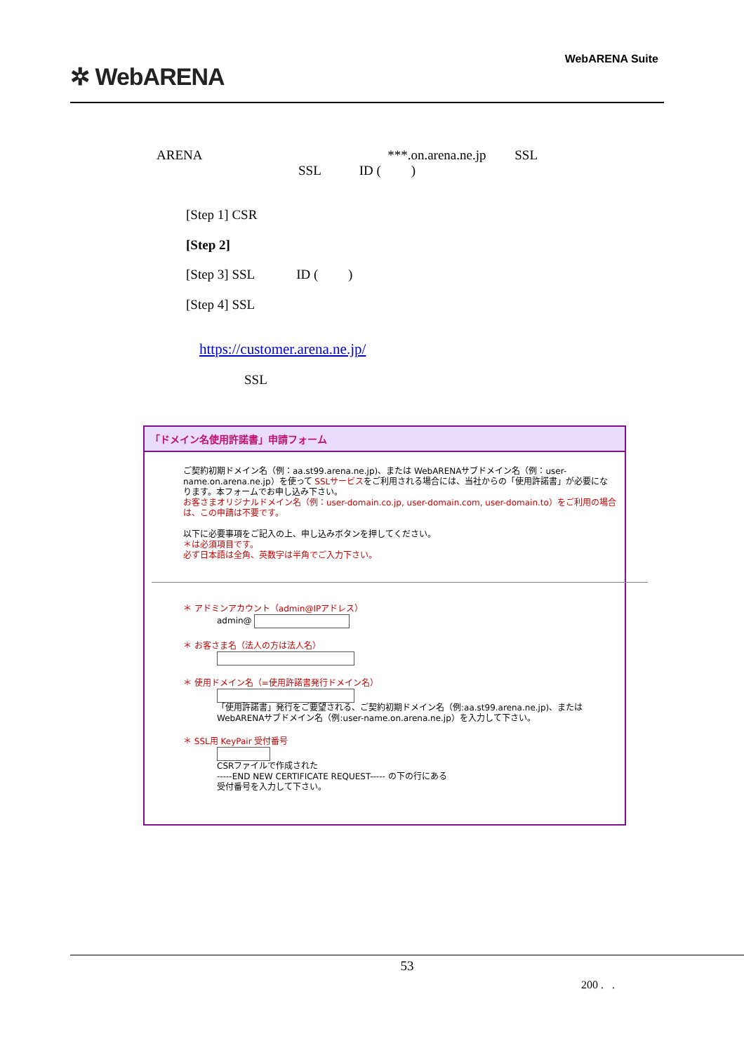✲ WebARENA
WebARENA Suite
ARENA ***.on.arena.ne.jp SSL
SSL ID ( )
[Step 1] CSR
[Step 2]
[Step 3] SSL ID ( )
[Step 4] SSL
https://customer.arena.ne.jp/
SSL
「ドメイン名使用許諾書」申請フォーム
ご契約初期ドメイン名（例：aa.st99.arena.ne.jp)、または WebARENAサブドメイン名（例：user-name.on.arena.ne.jp）を使って SSLサービスをご利用される場合には、当社からの「使用許諾書」が必要になります。本フォームでお申し込み下さい。
お客さまオリジナルドメイン名（例：user-domain.co.jp, user-domain.com, user-domain.to）をご利用の場合は、この申請は不要です。
以下に必要事項をご記入の上、申し込みボタンを押してください。
＊は必須項目です。
必ず日本語は全角、英数字は半角でご入力下さい。
＊ アドミンアカウント（admin@IPアドレス）
admin@
＊ お客さま名（法人の方は法人名）
＊ 使用ドメイン名（=使用許諾書発行ドメイン名）
「使用許諾書」発行をご要望される、ご契約初期ドメイン名（例:aa.st99.arena.ne.jp)、または WebARENAサブドメイン名（例:user-name.on.arena.ne.jp）を入力して下さい。
＊ SSL用 KeyPair 受付番号
CSRファイルで作成された
-----END NEW CERTIFICATE REQUEST----- の下の行にある
受付番号を入力して下さい。
53
200 . .